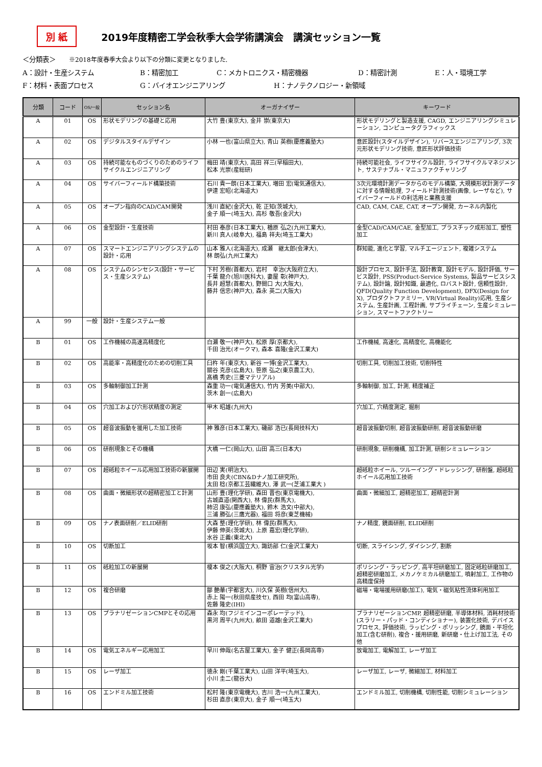別 紙
2019年度精密工学会秋季大会学術講演会　講演セッション一覧
＜分類表＞　　※2018年度春季大会より以下の分類に変更となりました.
A：設計・生産システム B：精密加工 C：メカトロニクス・精密機器 D：精密計測 E：人・環境工学
F：材料・表面プロセス G：バイオエンジニアリング H：ナノテクノロジー・新領域
| 分類 | コード | OS/一般 | セッション名 | オーガナイザー | キーワード |
| --- | --- | --- | --- | --- | --- |
| A | 01 | OS | 形状モデリングの基礎と応用 | 大竹 豊(東京大), 金井 崇(東京大) | 形状モデリングと製造支援, CAGD, エンジニアリングシミュレーション, コンピュータグラフィックス |
| A | 02 | OS | デジタルスタイルデザイン | 小林 一也(富山県立大), 青山 英樹(慶應義塾大) | 意匠設計(スタイルデザイン), リバースエンジニアリング, 3次元形状モデリング技術, 意匠形状評価技術 |
| A | 03 | OS | 持続可能なものづくりのためのライフサイクルエンジニアリング | 梅田 靖(東京大), 高田 祥三(早稲田大), 松本 光崇(産総研) | 持続可能社会, ライフサイクル設計, ライフサイクルマネジメント, サステナブル・マニュファクチャリング |
| A | 04 | OS | サイバーフィールド構築技術 | 石川 貴一朗(日本工業大), 増田 宏(電気通信大), 伊達 宏昭(北海道大) | 3次元環境計測データからのモデル構築, 大規模形状計測データに対する情報処理, フィールド計測技術(画像, レーザなど), サイバーフィールドの利活用と業務支援 |
| A | 05 | OS | オープン指向のCAD/CAM開発 | 浅川 直紀(金沢大), 乾 正知(茨城大), 金子 順一(埼玉大), 高杉 敬吾(金沢大) | CAD, CAM, CAE, CAT, オープン開発, カーネル内製化 |
| A | 06 | OS | 金型設計・生産技術 | 村田 泰彦(日本工業大), 楢原 弘之(九州工業大), 新川 真人(岐阜大), 福島 祥夫(埼玉工業大) | 金型CAD/CAM/CAE, 金型加工, プラスチック成形加工, 塑性加工 |
| A | 07 | OS | スマートエンジニアリングシステムの設計・応用 | 山本 雅人(北海道大), 成瀬 継太郎(会津大), 林 朗弘(九州工業大) | 群知能, 進化と学習, マルチエージェント, 複雑システム |
| A | 08 | OS | システムのシンセシス(設計・サービス・生産システム) | 下村 芳樹(首都大), 岩村 幸治(大阪府立大), 千葉 龍介(旭川医科大), 妻屋 彰(神戸大), 長井 超慧(首都大), 野間口 大(大阪大), 藤井 信忠(神戸大), 森永 英二(大阪大) | 設計プロセス, 設計手法, 設計教育, 設計モデル, 設計評価, サービス設計, PSS(Product-Service Systems, 製品サービスシステム), 設計論, 設計知識, 最適化, ロバスト設計, 信頼性設計, QFD(Quality Function Development), DFX(Design for X), プロダクトファミリー, VR(Virtual Reality)応用, 生産システム, 生産計画, 工程計画, サプライチェーン, 生産シミュレーション, スマートファクトリー |
| A | 99 | 一般 | 設計・生産システム一般 | | |
| B | 01 | OS | 工作機械の高速高精度化 | 白瀬 敬一(神戸大), 松原 厚(京都大), 千田 治光(オークマ), 森本 喜隆(金沢工業大) | 工作機械, 高速化, 高精度化, 高機能化 |
| B | 02 | OS | 高能率・高精度化のための切削工具 | 臼杵 年(東京大), 新谷 一博(金沢工業大), 關谷 克彦(広島大), 笹原 弘之(東京農工大), 髙橋 秀史(三菱マテリアル) | 切削工具, 切削加工技術, 切削特性 |
| B | 03 | OS | 多軸制御加工計測 | 森重 功一(電気通信大), 竹内 芳美(中部大), 茨木 創一(広島大) | 多軸制御, 加工, 計測, 精度補正 |
| B | 04 | OS | 穴加工および穴形状精度の測定 | 甲木 昭雄(九州大) | 穴加工, 穴精度測定, 掘削 |
| B | 05 | OS | 超音波振動を援用した加工技術 | 神 雅彦(日本工業大), 磯部 浩已(長岡技科大) | 超音波振動切削, 超音波振動研削, 超音波振動研磨 |
| B | 06 | OS | 研削現象とその機構 | 大橋 一仁(岡山大), 山田 高三(日本大) | 研削現象, 研削機構, 加工計測, 研削シミュレーション |
| B | 07 | OS | 超砥粒ホイール応用加工技術の新展開 | 田辺 実(明治大), 市田 良夫(CBN&Dナノ加工研究所), 太田 稔(京都工芸繊維大), 澤 武一(芝浦工業大 ) | 超砥粒ホイール, ツルーイング・ドレッシング, 研削盤, 超砥粒ホイール応用加工技術 |
| B | 08 | OS | 曲面・微細形状の超精密加工と計測 | 山形 豊(理化学研), 森田 晋也(東京電機大), 古城直道(関西大), 林 偉民(群馬大), 柿沼 康弘(慶應義塾大), 鈴木 浩文(中部大), 三浦 勝弘(三鷹光器), 福田 将彦(東芝機械) | 曲面・微細加工, 超精密加工, 超精密計測 |
| B | 09 | OS | ナノ表面研削／ELID研削 | 大森 整(理化学研), 林 偉民(群馬大), 伊藤 伸英(茨城大), 上原 嘉宏(理化学研), 水谷 正義(東北大) | ナノ精度, 鏡面研削, ELID研削 |
| B | 10 | OS | 切断加工 | 坂本 智(横浜国立大), 諏訪部 仁(金沢工業大) | 切断, スライシング, ダイシング, 割断 |
| B | 11 | OS | 砥粒加工の新展開 | 榎本 俊之(大阪大), 桐野 宙治(クリスタル光学) | ポリシング・ラッピング, 高平坦研磨加工, 固定砥粒研磨加工, 超精密研磨加工, メカノケミカル研磨加工, 噴射加工, 工作物の高精度保持 |
| B | 12 | OS | 複合研磨 | 鄒 艶華(宇都宮大), 川久保 英樹(信州大), 赤上 陽一(秋田県産技セ), 西田 均(富山高専), 佐藤 隆史(IHI) | 磁場・電場援用研磨(加工), 電気・磁気粘性流体利用加工 |
| B | 13 | OS | プラナリゼーションCMPとその応用 | 森永 均(フジミインコーポレーテッド), 黒河 周平(九州大), 畝田 道雄(金沢工業大) | プラナリゼーションCMP, 超精密研磨, 半導体材料, 消耗材技術(スラリー・パッド・コンディショナー), 装置化技術, デバイスプロセス, 評価技術, ラッピング・ポリッシング, 鏡面・平坦化加工(含む研削), 複合・援用研磨, 新研磨・仕上げ加工法, その他 |
| B | 14 | OS | 電気エネルギー応用加工 | 早川 伸哉(名古屋工業大), 金子 健正(長岡高専) | 放電加工, 電解加工, レーザ加工 |
| B | 15 | OS | レーザ加工 | 徳永 剛(千葉工業大), 山田 洋平(埼玉大), 小川 圭二(龍谷大) | レーザ加工, レーザ, 微細加工, 材料加工 |
| B | 16 | OS | エンドミル加工技術 | 松村 隆(東京電機大), 吉川 浩一(九州工業大), 杉田 直彦(東京大), 金子 順一(埼玉大) | エンドミル加工, 切削機構, 切削性能, 切削シミュレーション |